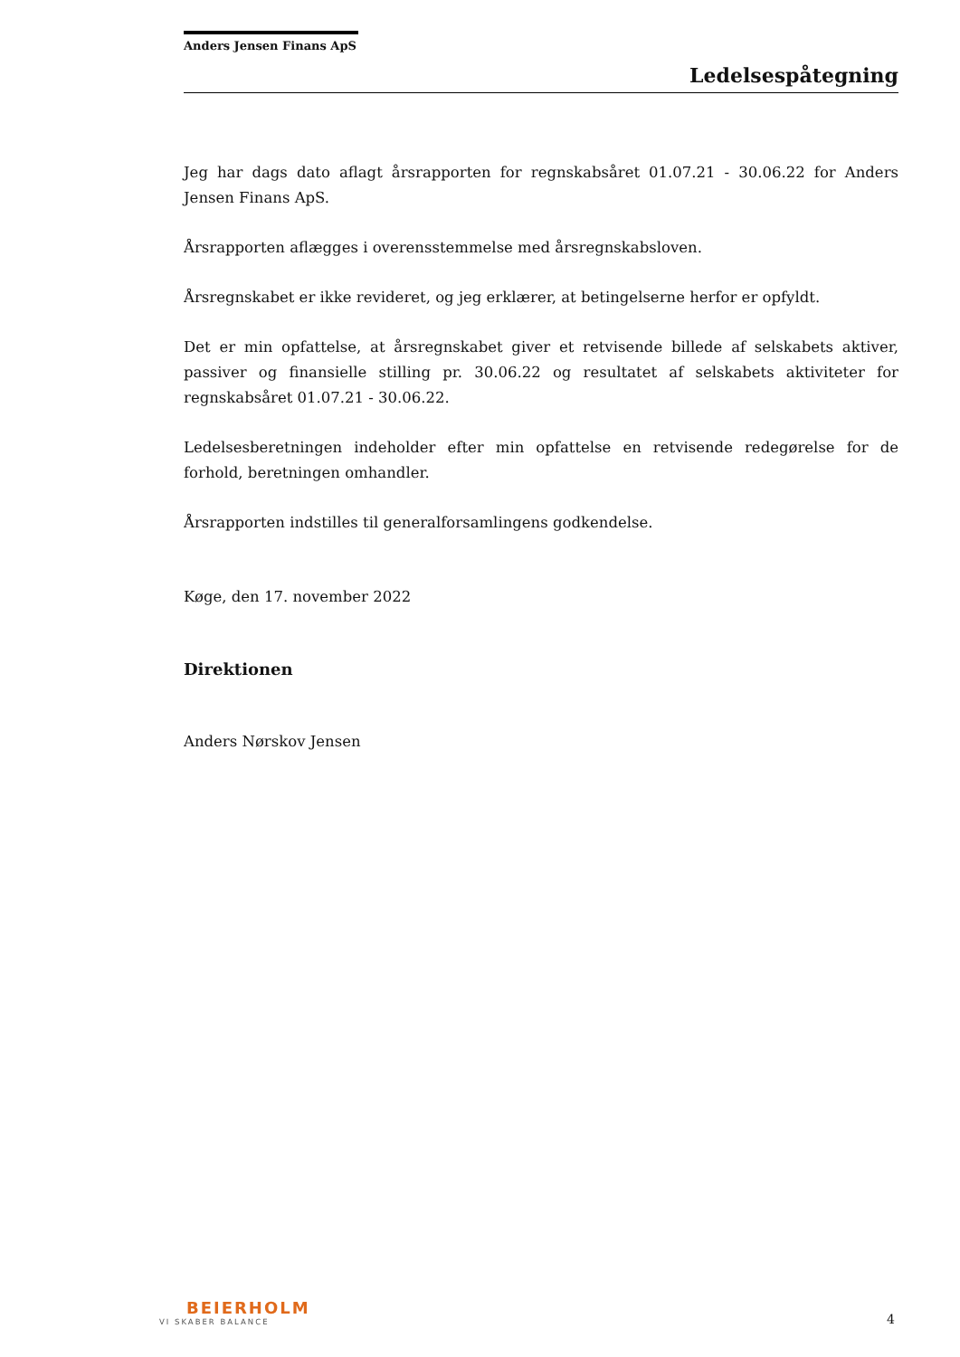Anders Jensen Finans ApS
Ledelsespåtegning
Jeg har dags dato aflagt årsrapporten for regnskabsåret 01.07.21 - 30.06.22 for Anders Jensen Finans ApS.
Årsrapporten aflægges i overensstemmelse med årsregnskabsloven.
Årsregnskabet er ikke revideret, og jeg erklærer, at betingelserne herfor er opfyldt.
Det er min opfattelse, at årsregnskabet giver et retvisende billede af selskabets aktiver, passiver og finansielle stilling pr. 30.06.22 og resultatet af selskabets aktiviteter for regnskabsåret 01.07.21 - 30.06.22.
Ledelsesberetningen indeholder efter min opfattelse en retvisende redegørelse for de forhold, beretningen omhandler.
Årsrapporten indstilles til generalforsamlingens godkendelse.
Køge, den 17. november 2022
Direktionen
Anders Nørskov Jensen
BEIERHOLM
VI SKABER BALANCE
4